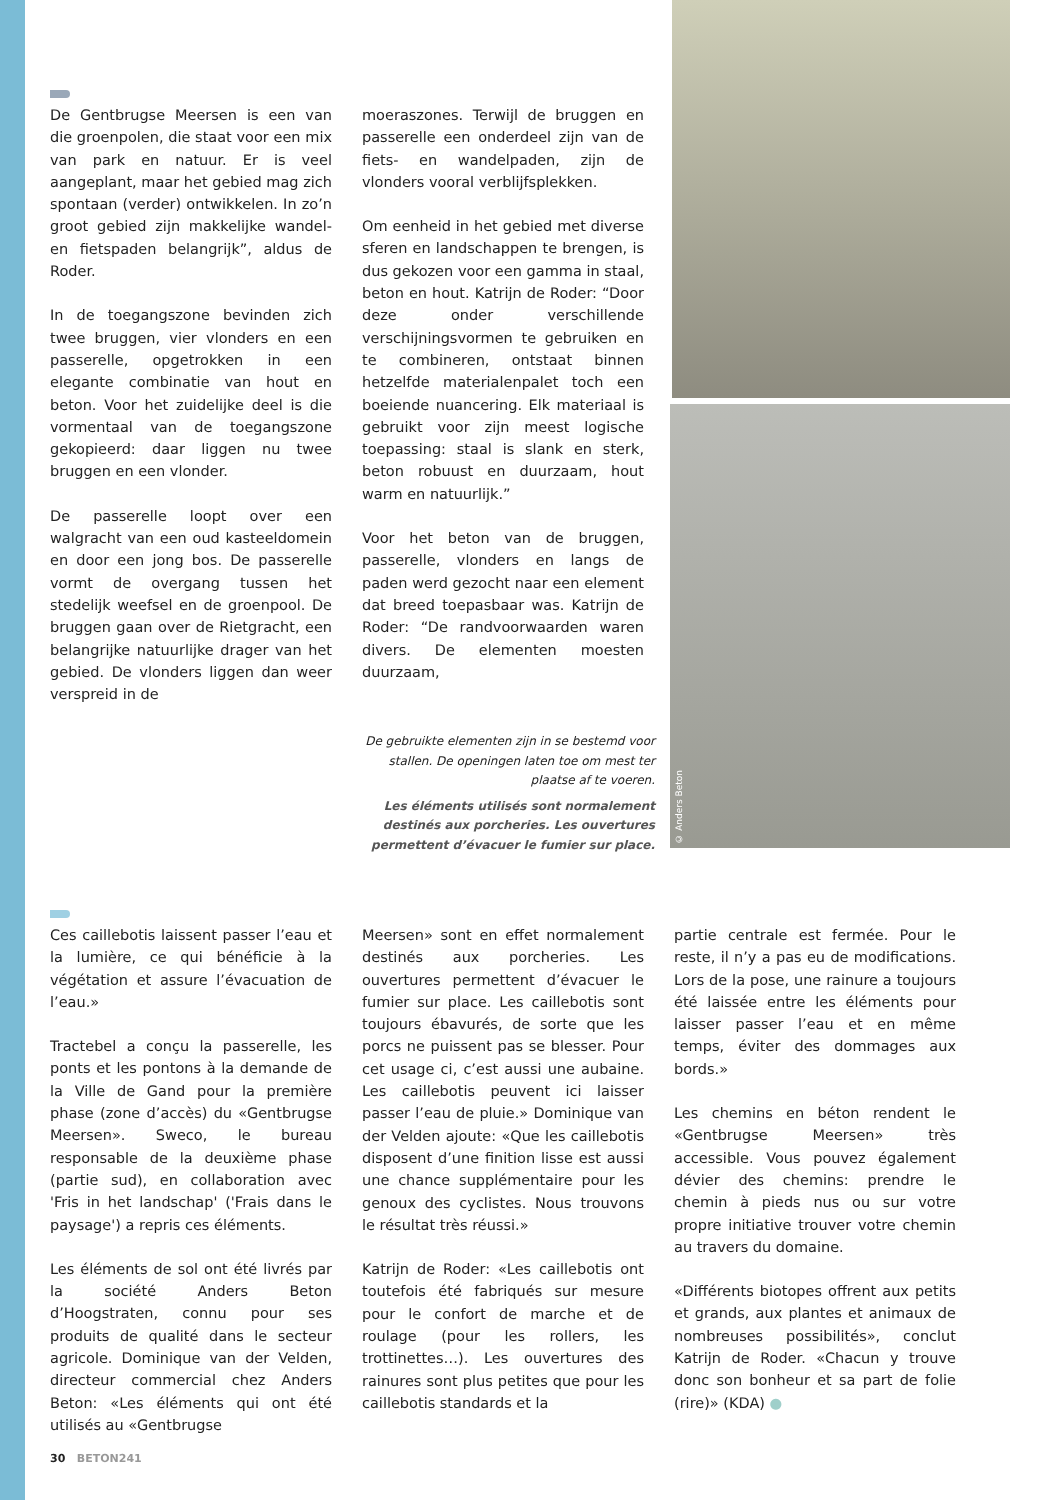De Gentbrugse Meersen is een van die groenpolen, die staat voor een mix van park en natuur. Er is veel aangeplant, maar het gebied mag zich spontaan (verder) ontwikkelen. In zo’n groot gebied zijn makkelijke wandel- en fietspaden belangrijk”, aldus de Roder.
In de toegangszone bevinden zich twee bruggen, vier vlonders en een passerelle, opgetrokken in een elegante combinatie van hout en beton. Voor het zuidelijke deel is die vormentaal van de toegangszone gekopieerd: daar liggen nu twee bruggen en een vlonder.
De passerelle loopt over een walgracht van een oud kasteeldomein en door een jong bos. De passerelle vormt de overgang tussen het stedelijk weefsel en de groenpool. De bruggen gaan over de Rietgracht, een belangrijke natuurlijke drager van het gebied. De vlonders liggen dan weer verspreid in de
moeraszones. Terwijl de bruggen en passerelle een onderdeel zijn van de fiets- en wandelpaden, zijn de vlonders vooral verblijfsplekken.
Om eenheid in het gebied met diverse sferen en landschappen te brengen, is dus gekozen voor een gamma in staal, beton en hout. Katrijn de Roder: “Door deze onder verschillende verschijningsvormen te gebruiken en te combineren, ontstaat binnen hetzelfde materialenpalet toch een boeiende nuancering. Elk materiaal is gebruikt voor zijn meest logische toepassing: staal is slank en sterk, beton robuust en duurzaam, hout warm en natuurlijk.”
Voor het beton van de bruggen, passerelle, vlonders en langs de paden werd gezocht naar een element dat breed toepasbaar was. Katrijn de Roder: “De randvoorwaarden waren divers. De elementen moesten duurzaam,
De gebruikte elementen zijn in se bestemd voor stallen. De openingen laten toe om mest ter plaatse af te voeren.
Les éléments utilisés sont normalement destinés aux porcheries. Les ouvertures permettent d’évacuer le fumier sur place.
© Anders Beton
Ces caillebotis laissent passer l’eau et la lumière, ce qui bénéficie à la végétation et assure l’évacuation de l’eau.»
Tractebel a conçu la passerelle, les ponts et les pontons à la demande de la Ville de Gand pour la première phase (zone d’accès) du «Gentbrugse Meersen». Sweco, le bureau responsable de la deuxième phase (partie sud), en collaboration avec 'Fris in het landschap' ('Frais dans le paysage') a repris ces éléments.
Les éléments de sol ont été livrés par la société Anders Beton d’Hoogstraten, connu pour ses produits de qualité dans le secteur agricole. Dominique van der Velden, directeur commercial chez Anders Beton: «Les éléments qui ont été utilisés au «Gentbrugse
Meersen» sont en effet normalement destinés aux porcheries. Les ouvertures permettent d’évacuer le fumier sur place. Les caillebotis sont toujours ébavurés, de sorte que les porcs ne puissent pas se blesser. Pour cet usage ci, c’est aussi une aubaine. Les caillebotis peuvent ici laisser passer l’eau de pluie.» Dominique van der Velden ajoute: «Que les caillebotis disposent d’une finition lisse est aussi une chance supplémentaire pour les genoux des cyclistes. Nous trouvons le résultat très réussi.»
Katrijn de Roder: «Les caillebotis ont toutefois été fabriqués sur mesure pour le confort de marche et de roulage (pour les rollers, les trottinettes…). Les ouvertures des rainures sont plus petites que pour les caillebotis standards et la
partie centrale est fermée. Pour le reste, il n’y a pas eu de modifications. Lors de la pose, une rainure a toujours été laissée entre les éléments pour laisser passer l’eau et en même temps, éviter des dommages aux bords.»
Les chemins en béton rendent le «Gentbrugse Meersen» très accessible. Vous pouvez également dévier des chemins: prendre le chemin à pieds nus ou sur votre propre initiative trouver votre chemin au travers du domaine.
«Différents biotopes offrent aux petits et grands, aux plantes et animaux de nombreuses possibilités», conclut Katrijn de Roder. «Chacun y trouve donc son bonheur et sa part de folie (rire)» (KDA) ●
30 BETON241